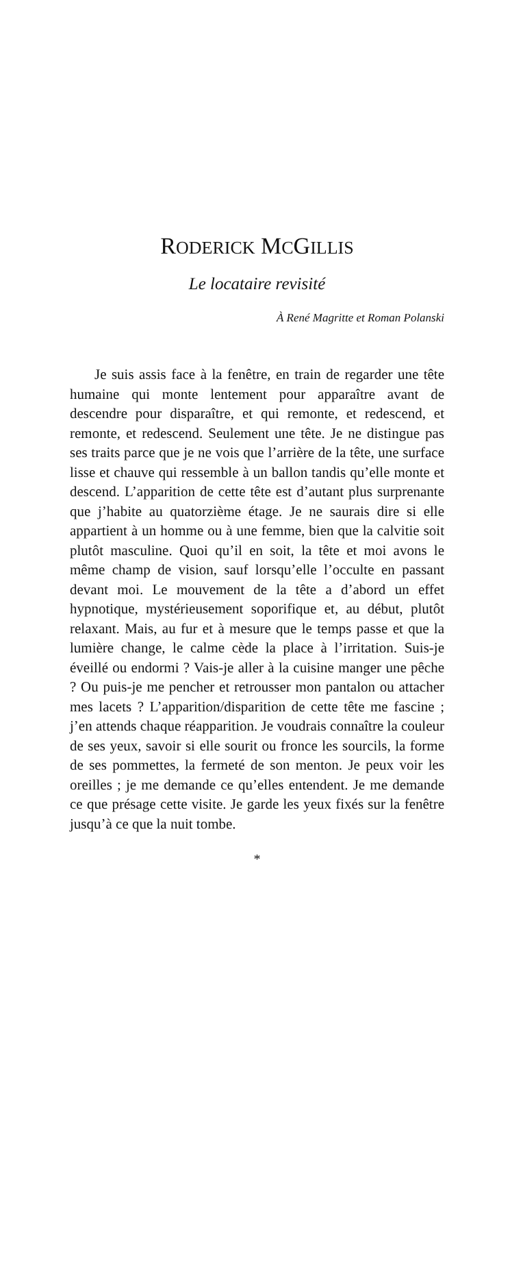RODERICK MCGILLIS
Le locataire revisité
À René Magritte et Roman Polanski
Je suis assis face à la fenêtre, en train de regarder une tête humaine qui monte lentement pour apparaître avant de descendre pour disparaître, et qui remonte, et redescend, et remonte, et redescend. Seulement une tête. Je ne distingue pas ses traits parce que je ne vois que l’arrière de la tête, une surface lisse et chauve qui ressemble à un ballon tandis qu’elle monte et descend. L’apparition de cette tête est d’autant plus surprenante que j’habite au quatorzième étage. Je ne saurais dire si elle appartient à un homme ou à une femme, bien que la calvitie soit plutôt masculine. Quoi qu’il en soit, la tête et moi avons le même champ de vision, sauf lorsqu’elle l’occulte en passant devant moi. Le mouvement de la tête a d’abord un effet hypnotique, mystérieusement soporifique et, au début, plutôt relaxant. Mais, au fur et à mesure que le temps passe et que la lumière change, le calme cède la place à l’irritation. Suis-je éveillé ou endormi ? Vais-je aller à la cuisine manger une pêche ? Ou puis-je me pencher et retrousser mon pantalon ou attacher mes lacets ? L’apparition/disparition de cette tête me fascine ; j’en attends chaque réapparition. Je voudrais connaître la couleur de ses yeux, savoir si elle sourit ou fronce les sourcils, la forme de ses pommettes, la fermeté de son menton. Je peux voir les oreilles ; je me demande ce qu’elles entendent. Je me demande ce que présage cette visite. Je garde les yeux fixés sur la fenêtre jusqu’à ce que la nuit tombe.
*